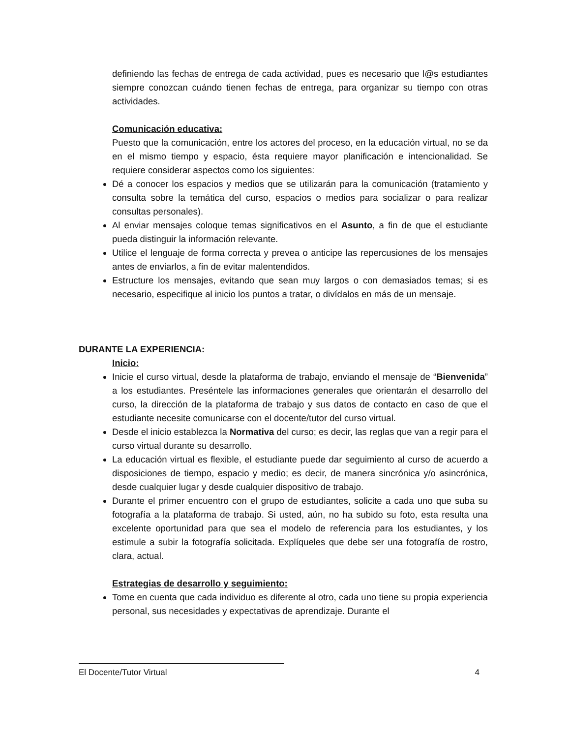definiendo las fechas de entrega de cada actividad, pues es necesario que l@s estudiantes siempre conozcan cuándo tienen fechas de entrega, para organizar su tiempo con otras actividades.
Comunicación educativa:
Puesto que la comunicación, entre los actores del proceso, en la educación virtual, no se da en el mismo tiempo y espacio, ésta requiere mayor planificación e intencionalidad. Se requiere considerar aspectos como los siguientes:
Dé a conocer los espacios y medios que se utilizarán para la comunicación (tratamiento y consulta sobre la temática del curso, espacios o medios para socializar o para realizar consultas personales).
Al enviar mensajes coloque temas significativos en el Asunto, a fin de que el estudiante pueda distinguir la información relevante.
Utilice el lenguaje de forma correcta y prevea o anticipe las repercusiones de los mensajes antes de enviarlos, a fin de evitar malentendidos.
Estructure los mensajes, evitando que sean muy largos o con demasiados temas; si es necesario, especifique al inicio los puntos a tratar, o divídalos en más de un mensaje.
DURANTE LA EXPERIENCIA:
Inicio:
Inicie el curso virtual, desde la plataforma de trabajo, enviando el mensaje de “Bienvenida” a los estudiantes. Preséntele las informaciones generales que orientarán el desarrollo del curso, la dirección de la plataforma de trabajo y sus datos de contacto en caso de que el estudiante necesite comunicarse con el docente/tutor del curso virtual.
Desde el inicio establezca la Normativa del curso; es decir, las reglas que van a regir para el curso virtual durante su desarrollo.
La educación virtual es flexible, el estudiante puede dar seguimiento al curso de acuerdo a disposiciones de tiempo, espacio y medio; es decir, de manera sincrónica y/o asincrónica, desde cualquier lugar y desde cualquier dispositivo de trabajo.
Durante el primer encuentro con el grupo de estudiantes, solicite a cada uno que suba su fotografía a la plataforma de trabajo. Si usted, aún, no ha subido su foto, esta resulta una excelente oportunidad para que sea el modelo de referencia para los estudiantes, y los estimule a subir la fotografía solicitada. Explíqueles que debe ser una fotografía de rostro, clara, actual.
Estrategias de desarrollo y seguimiento:
Tome en cuenta que cada individuo es diferente al otro, cada uno tiene su propia experiencia personal, sus necesidades y expectativas de aprendizaje. Durante el
El Docente/Tutor Virtual 4